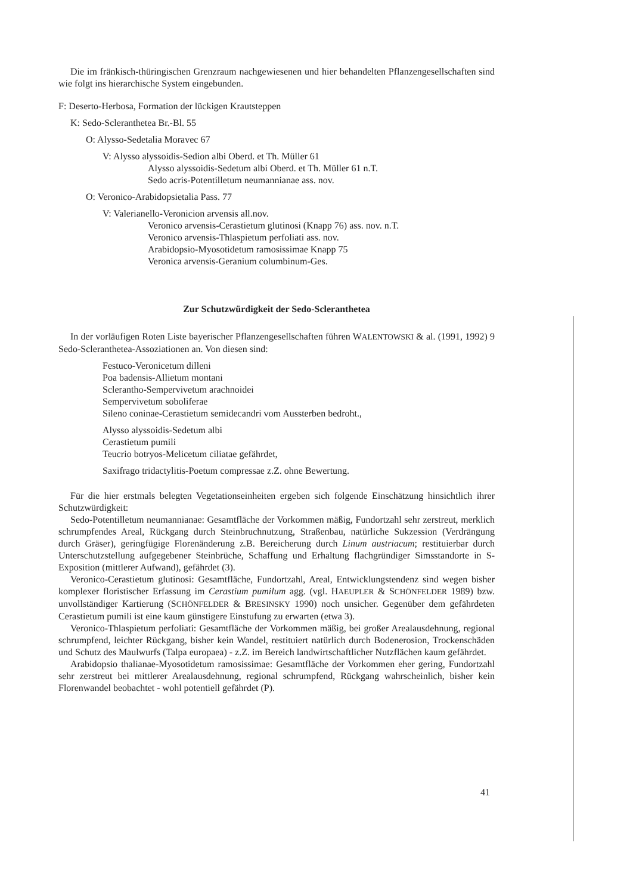Die im fränkisch-thüringischen Grenzraum nachgewiesenen und hier behandelten Pflanzengesellschaften sind wie folgt ins hierarchische System eingebunden.
F: Deserto-Herbosa, Formation der lückigen Krautsteppen
K: Sedo-Scleranthetea Br.-Bl. 55
O: Alysso-Sedetalia Moravec 67
V: Alysso alyssoidis-Sedion albi Oberd. et Th. Müller 61
Alysso alyssoidis-Sedetum albi Oberd. et Th. Müller 61 n.T.
Sedo acris-Potentilletum neumannianae ass. nov.
O: Veronico-Arabidopsietalia Pass. 77
V: Valerianello-Veronicion arvensis all.nov.
Veronico arvensis-Cerastietum glutinosi (Knapp 76) ass. nov. n.T.
Veronico arvensis-Thlaspietum perfoliati ass. nov.
Arabidopsio-Myosotidetum ramosissimae Knapp 75
Veronica arvensis-Geranium columbinum-Ges.
Zur Schutzwürdigkeit der Sedo-Scleranthetea
In der vorläufigen Roten Liste bayerischer Pflanzengesellschaften führen WALENTOWSKI & al. (1991, 1992) 9 Sedo-Scleranthetea-Assoziationen an. Von diesen sind:
Festuco-Veronicetum dilleni
Poa badensis-Allietum montani
Scleranthо-Sempervivetum arachnoidei
Sempervivetum soboliferae
Sileno coninae-Cerastietum semidecandri vom Aussterben bedroht.,
Alysso alyssoidis-Sedetum albi
Cerastietum pumili
Teucrio botryos-Melicetum ciliatae gefährdet,
Saxifrago tridactylitis-Poetum compressae z.Z. ohne Bewertung.
Für die hier erstmals belegten Vegetationseinheiten ergeben sich folgende Einschätzung hinsichtlich ihrer Schutzwürdigkeit:
Sedo-Potentilletum neumannianae: Gesamtfläche der Vorkommen mäßig, Fundortzahl sehr zerstreut, merklich schrumpfendes Areal, Rückgang durch Steinbruchnutzung, Straßenbau, natürliche Sukzession (Verdrängung durch Gräser), geringfügige Florenänderung z.B. Bereicherung durch Linum austriacum; restituierbar durch Unterschutzstellung aufgegebener Steinbrüche, Schaffung und Erhaltung flachgründiger Simsstandorte in S-Exposition (mittlerer Aufwand), gefährdet (3).
Veronico-Cerastietum glutinosi: Gesamtfläche, Fundortzahl, Areal, Entwicklungstendenz sind wegen bisher komplexer floristischer Erfassung im Cerastium pumilum agg. (vgl. HAEUPLER & SCHÖNFELDER 1989) bzw. unvollständiger Kartierung (SCHÖNFELDER & BRESINSKY 1990) noch unsicher. Gegenüber dem gefährdeten Cerastietum pumili ist eine kaum günstigere Einstufung zu erwarten (etwa 3).
Veronico-Thlaspietum perfoliati: Gesamtfläche der Vorkommen mäßig, bei großer Arealausdehnung, regional schrumpfend, leichter Rückgang, bisher kein Wandel, restituiert natürlich durch Bodenerosion, Trockenschäden und Schutz des Maulwurfs (Talpa europaea) - z.Z. im Bereich landwirtschaftlicher Nutzflächen kaum gefährdet.
Arabidopsio thalianae-Myosotidetum ramosissimae: Gesamtfläche der Vorkommen eher gering, Fundortzahl sehr zerstreut bei mittlerer Arealausdehnung, regional schrumpfend, Rückgang wahrscheinlich, bisher kein Florenwandel beobachtet - wohl potentiell gefährdet (P).
41